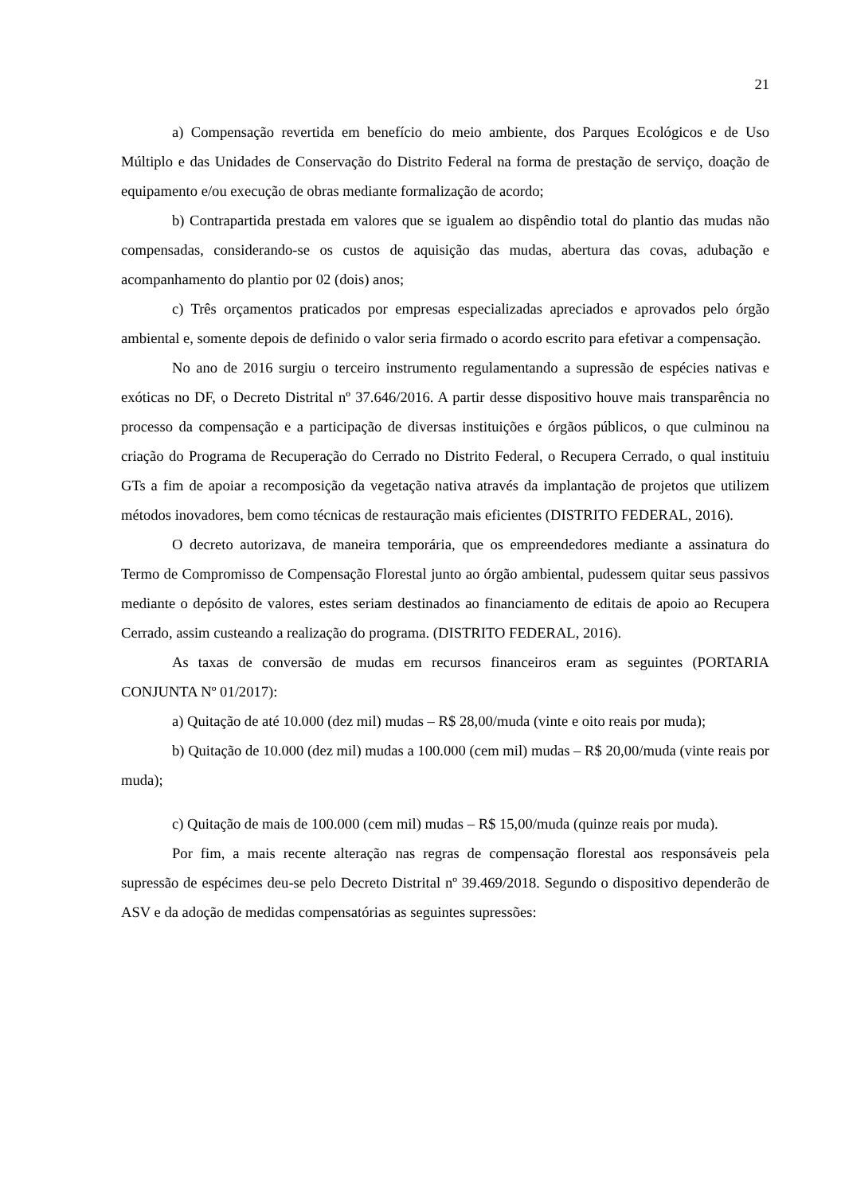21
a) Compensação revertida em benefício do meio ambiente, dos Parques Ecológicos e de Uso Múltiplo e das Unidades de Conservação do Distrito Federal na forma de prestação de serviço, doação de equipamento e/ou execução de obras mediante formalização de acordo;
b) Contrapartida prestada em valores que se igualem ao dispêndio total do plantio das mudas não compensadas, considerando-se os custos de aquisição das mudas, abertura das covas, adubação e acompanhamento do plantio por 02 (dois) anos;
c) Três orçamentos praticados por empresas especializadas apreciados e aprovados pelo órgão ambiental e, somente depois de definido o valor seria firmado o acordo escrito para efetivar a compensação.
No ano de 2016 surgiu o terceiro instrumento regulamentando a supressão de espécies nativas e exóticas no DF, o Decreto Distrital nº 37.646/2016. A partir desse dispositivo houve mais transparência no processo da compensação e a participação de diversas instituições e órgãos públicos, o que culminou na criação do Programa de Recuperação do Cerrado no Distrito Federal, o Recupera Cerrado, o qual instituiu GTs a fim de apoiar a recomposição da vegetação nativa através da implantação de projetos que utilizem métodos inovadores, bem como técnicas de restauração mais eficientes (DISTRITO FEDERAL, 2016).
O decreto autorizava, de maneira temporária, que os empreendedores mediante a assinatura do Termo de Compromisso de Compensação Florestal junto ao órgão ambiental, pudessem quitar seus passivos mediante o depósito de valores, estes seriam destinados ao financiamento de editais de apoio ao Recupera Cerrado, assim custeando a realização do programa. (DISTRITO FEDERAL, 2016).
As taxas de conversão de mudas em recursos financeiros eram as seguintes (PORTARIA CONJUNTA Nº 01/2017):
a) Quitação de até 10.000 (dez mil) mudas – R$ 28,00/muda (vinte e oito reais por muda);
b) Quitação de 10.000 (dez mil) mudas a 100.000 (cem mil) mudas – R$ 20,00/muda (vinte reais por muda);
c) Quitação de mais de 100.000 (cem mil) mudas – R$ 15,00/muda (quinze reais por muda).
Por fim, a mais recente alteração nas regras de compensação florestal aos responsáveis pela supressão de espécimes deu-se pelo Decreto Distrital nº 39.469/2018. Segundo o dispositivo dependerão de ASV e da adoção de medidas compensatórias as seguintes supressões: